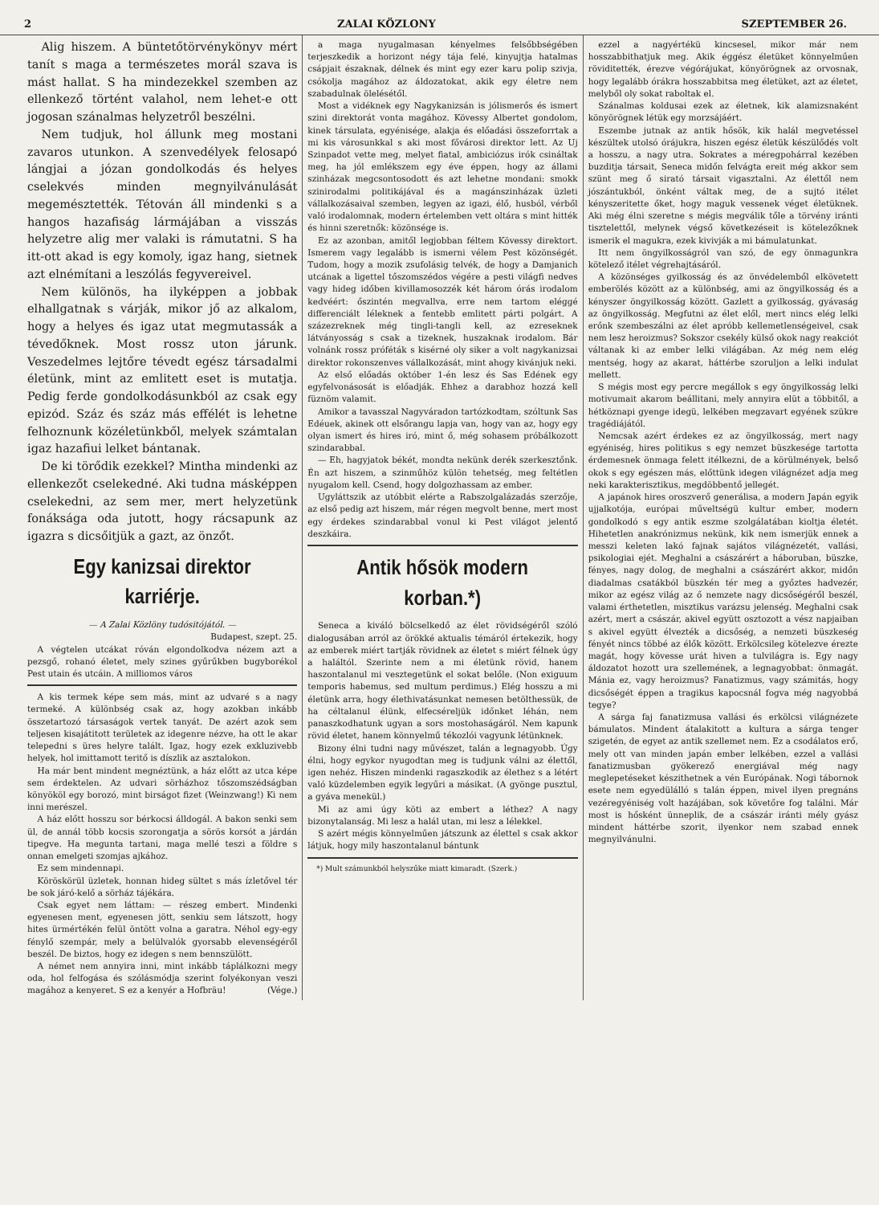2 ZALAI KÖZLONY SZEPTEMBER 26.
Alig hiszem. A büntetőtörvénykönyv mért tanít s maga a természetes morál szava is mást hallat. S ha mindezekkel szemben az ellenkező történt valahol, nem lehet-e ott jogosan szánalmas helyzetről beszélni.
Nem tudjuk, hol állunk meg mostani zavaros utunkon. A szenvedélyek felosapó lángjai a józan gondolkodás és helyes cselekvés minden megnyilvánulását megemésztették. Tétován áll mindenki s a hangos hazafiság lármájában a visszás helyzetre alig mer valaki is rámutatni. S ha itt-ott akad is egy komoly, igaz hang, sietnek azt elnémítani a leszólás fegyvereivel.
Nem különös, ha ilyképpen a jobbak elhallgatnak s várják, mikor jő az alkalom, hogy a helyes és igaz utat megmutassák a tévedőknek. Most rossz uton járunk. Veszedelmes lejtőre tévedt egész társadalmi életünk, mint az emlitett eset is mutatja. Pedig ferde gondolkodásunkból az csak egy epizód. Száz és száz más effélét is lehetne felhoznunk közéletünkből, melyek számtalan igaz hazafiui lelket bántanak.
De ki törődik ezekkel? Mintha mindenki az ellenkezőt cselekedné. Aki tudna másképpen cselekedni, az sem mer, mert helyzetünk fonáksága oda jutott, hogy rácsapunk az igazra s dicsőitjük a gazt, az önzőt.
Egy kanizsai direktor karriérje.
— A Zalai Közlöny tudósitójától. —
Budapest, szept. 25.
A végtelen utcákat róván elgondolkodva nézem azt a pezsgő, rohanó életet, mely szines gyűrűkben bugyborékol Pest utain és utcáin. A milliomos város
A kis termek képe sem más, mint az udvaré s a nagy termeké. A különbség csak az, hogy azokban inkább összetartozó társaságok vertek tanyát. De azért azok sem teljesen kisajátitott területek az idegenre nézve, ha ott le akar telepedni s üres helyre talált. Igaz, hogy ezek exkluzivebb helyek, hol imittamott teritő is díszlik az asztalokon.
Ha már bent mindent megnéztünk, a ház előtt az utca képe sem érdektelen. Az udvari sörházhoz tőszomszédságban könyököl egy borozó, mint birságot fizet (Weinzwang!) Ki nem inni merészel.
A ház előtt hosszu sor bérkocsi álldogál. A bakon senki sem ül, de annál több kocsis szorongatja a sörös korsót a járdán tipegve. Ha megunta tartani, maga mellé teszi a földre s onnan emelgeti szomjas ajkához.
Ez sem mindennapi.
Köröskörül üzletek, honnan hideg sültet s más ízletővel tér be sok járó-kelő a sörház tájékára.
Csak egyet nem láttam: — részeg embert. Mindenki egyenesen ment, egyenesen jött, senkiu sem látszott, hogy hites ürmértékén felül öntött volna a garatra. Néhol egy-egy fénylő szempár, mely a belülvalók gyorsabb elevenségéről beszél. De biztos, hogy ez idegen s nem bennszülött.
A német nem annyira inni, mint inkább táplálkozni megy oda, hol felfogása és szólásmódja szerint folyékonyan veszi magához a kenyeret. S ez a kenyér a Hofbräu! (Vége.)
a maga nyugalmasan kényelmes felsőbbségében terjeszkedik a horizont négy tája felé, kinyujtja hatalmas csápjait északnak, délnek és mint egy ezer karu polip szivja, csókolja magához az áldozatokat, akik egy életre nem szabadulnak ölelésétől.
Most a vidéknek egy Nagykanizsán is jólismerős és ismert szini direktorát vonta magához. Kövessy Albertet gondolom, kinek társulata, egyénisége, alakja és előadási összeforrtak a mi kis városunkkal s aki most fővárosi direktor lett. Az Uj Szinpadot vette meg, melyet fiatal, ambiciózus irók csináltak meg, ha jól emlékszem egy éve éppen, hogy az állami szinházak megcsontosodott és azt lehetne mondani: smokk szinirodalmi politikájával és a magánszinházak üzleti vállalkozásaival szemben, legyen az igazi, élő, husból, vérből való irodalomnak, modern értelemben vett oltára s mint hitték és hinni szeretnők: közönsége is.
Ez az azonban, amitől legjobban féltem Kövessy direktort. Ismerem vagy legalább is ismerni vélem Pest közönségét. Tudom, hogy a mozik zsufolásig telvék, de hogy a Damjanich utcának a ligettel tőszomszédos végére a pesti világfi nedves vagy hideg időben kivillamosozzék két három órás irodalom kedvéért: őszintén megvallva, erre nem tartom eléggé differenciált léleknek a fentebb emlitett párti polgárt. A százezreknek még tingli-tangli kell, az ezreseknek látványosság s csak a tizeknek, huszaknak irodalom. Bár volnánk rossz próféták s kisérné oly siker a volt nagykanizsai direktor rokonszenves vállalkozását, mint ahogy kivánjuk neki.
Az első előadás október 1-én lesz és Sas Edének egy egyfelvonásosát is előadják. Ehhez a darabhoz hozzá kell füznöm valamit.
Amikor a tavasszal Nagyváradon tartózkodtam, szóltunk Sas Edéuek, akinek ott elsőrangu lapja van, hogy van az, hogy egy olyan ismert és hires iró, mint ő, még sohasem próbálkozott szindarabbal.
— Eh, hagyjatok békét, mondta nekünk derék szerkesztőnk. Én azt hiszem, a szinműhöz külön tehetség, meg feltétlen nyugalom kell. Csend, hogy dolgozhassam az ember.
Ugyláttszik az utóbbit elérte a Rabszolgalázadás szerzője, az első pedig azt hiszem, már régen megvolt benne, mert most egy érdekes szindarabbal vonul ki Pest világot jelentő deszkáira.
Antik hősök modern korban.*)
Seneca a kiváló bölcselkedő az élet rövidségéről szóló dialogusában arról az örökké aktualis témáról értekezik, hogy az emberek miért tartják rövidnek az életet s miért félnek úgy a haláltól. Szerinte nem a mi életünk rövid, hanem haszontalanul mi vesztegetünk el sokat belőle. (Non exiguum temporis habemus, sed multum perdimus.) Elég hosszu a mi életünk arra, hogy élethivatásunkat nemesen betölthessük, de ha céltalanul élünk, elfecséreljük időnket léhán, nem panaszkodhatunk ugyan a sors mostohaságáról. Nem kapunk rövid életet, hanem könnyelmű tékozlói vagyunk létünknek.
Bizony élni tudni nagy művészet, talán a legnagyobb. Úgy élni, hogy egykor nyugodtan meg is tudjunk válni az élettől, igen nehéz. Hiszen mindenki ragaszkodik az élethez s a létért való küzdelemben egyik legyűri a másikat. (A gyönge pusztul, a gyáva menekül.)
Mi az ami úgy köti az embert a léthez? A nagy bizonytalanság. Mi lesz a halál utan, mi lesz a lélekkel.
S azért mégis könnyelműen játszunk az élettel s csak akkor látjuk, hogy mily haszontalanul bántunk
*) Mult számunkból helyszűke miatt kimaradt. (Szerk.)
ezzel a nagyértékü kincsesel, mikor már nem hosszabbithatjuk meg. Akik éggész életüket könnyelműen röviditették, érezve végórájukat, könyörögnek az orvosnak, hogy legalább órákra hosszabbitsa meg életüket, azt az életet, melyből oly sokat raboltak el.
Szánalmas koldusai ezek az életnek, kik alamizsnaként könyörögnek létük egy morzsájáért.
Eszembe jutnak az antik hősök, kik halál megvetéssel készültek utolsó órájukra, hiszen egész életük készülődés volt a hosszu, a nagy utra. Sokrates a méregpohárral kezében buzditja társait, Seneca midőn felvágta ereit még akkor sem szünt meg ő sirató társait vigasztalni. Az élettől nem jószántukból, önként váltak meg, de a sujtó itélet kényszeritette őket, hogy maguk vessenek véget életüknek. Aki még élni szeretne s mégis megválik tőle a törvény iránti tisztelettől, melynek végső következéseit is kötelezőknek ismerik el magukra, ezek kivivják a mi bámulatunkat.
Itt nem öngyilkosságról van szó, de egy önmagunkra kötelező itélet végrehajtásáról.
A közönséges gyilkosság és az önvédelemből elkövetett emberölés között az a különbség, ami az öngyilkosság és a kényszer öngyilkosság között. Gazlett a gyilkosság, gyávaság az öngyilkosság. Megfutni az élet elől, mert nincs elég lelki erőnk szembeszálni az élet apróbb kellemetlenségeivel, csak nem lesz heroizmus? Sokszor csekély külső okok nagy reakciót váltanak ki az ember lelki világában. Az még nem elég mentség, hogy az akarat, háttérbe szoruljon a lelki indulat mellett.
S mégis most egy percre megállok s egy öngyilkosság lelki motivumait akarom beállitani, mely annyira elüt a többitől, a hétköznapi gyenge idegü, lelkében megzavart egyének szükre tragédiájától.
Nemcsak azért érdekes ez az öngyilkosság, mert nagy egyéniség, hires politikus s egy nemzet büszkesége tartotta érdemesnek önmaga felett itélkezni, de a körülmények, belső okok s egy egészen más, előttünk idegen világnézet adja meg neki karakterisztikus, megdöbbentő jellegét.
A japánok hires oroszverő generálisa, a modern Japán egyik ujjalkotója, európai műveltségü kultur ember, modern gondolkodó s egy antik eszme szolgálatában kioltja életét. Hihetetlen anakrónizmus nekünk, kik nem ismerjük ennek a messzi keleten lakó fajnak sajátos világnézetét, vallási, psikologiai ejét. Meghalni a császárért a háboruban, büszke, fényes, nagy dolog, de meghalni a császárért akkor, midőn diadalmas csatákból büszkén tér meg a győztes hadvezér, mikor az egész világ az ő nemzete nagy dicsőségéről beszél, valami érthetetlen, misztikus varázsu jelenség. Meghalni csak azért, mert a császár, akivel együtt osztozott a vész napjaiban s akivel együtt élvezték a dicsőség, a nemzeti büszkeség fényét nincs többé az élők között. Erkölcsileg kötelezve érezte magát, hogy kövesse urát hiven a tulvilágra is. Egy nagy áldozatot hozott ura szellemének, a legnagyobbat: önmagát. Mánia ez, vagy heroizmus? Fanatizmus, vagy számitás, hogy dicsőségét éppen a tragikus kapocsnál fogva még nagyobbá tegye?
A sárga faj fanatizmusa vallási és erkölcsi világnézete bámulatos. Mindent átalakitott a kultura a sárga tenger szigetén, de egyet az antik szellemet nem. Ez a csodálatos erő, mely ott van minden japán ember lelkében, ezzel a vallási fanatizmusban gyökerező energiával még nagy meglepetéseket készithetnek a vén Európának. Nogi tábornok esete nem egyedülálló s talán éppen, mivel ilyen pregnáns vezéregyéniség volt hazájában, sok követőre fog találni. Már most is hősként ünneplik, de a császár iránti mély gyász mindent háttérbe szorit, ilyenkor nem szabad ennek megnyilvánulni.